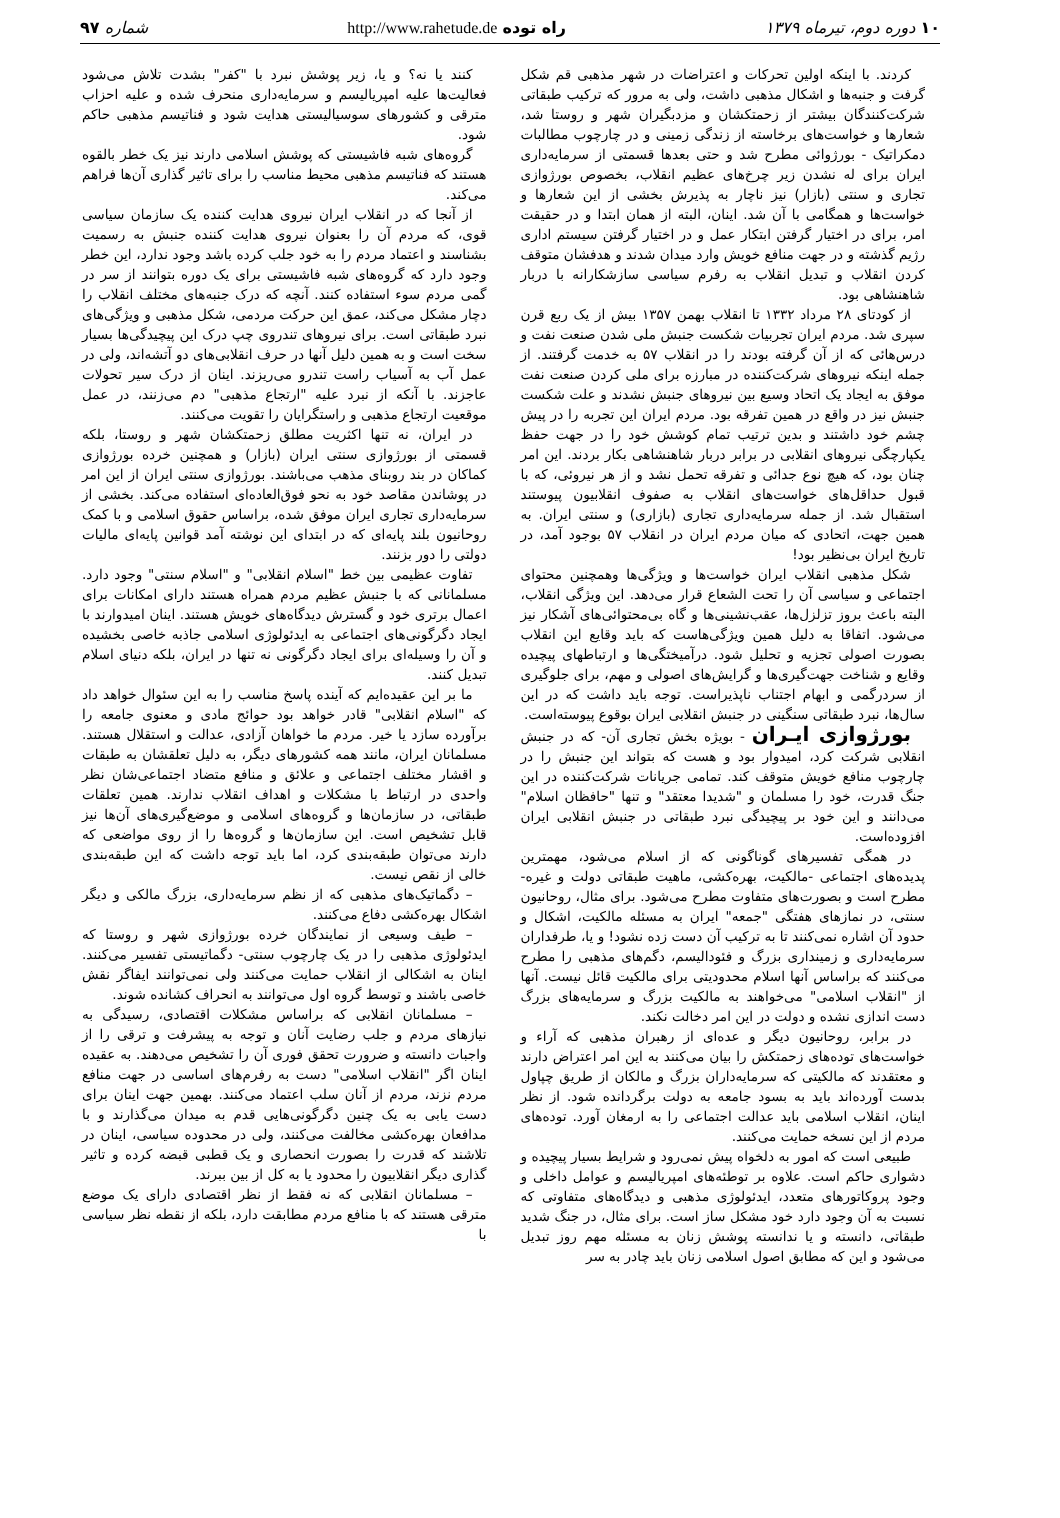۱۰ دوره دوم، تیرماه ۱۳۷۹
راه توده http://www.rahetude.de
شماره ۹۷
کردند. با اینکه اولین تحرکات و اعتراضات در شهر مذهبی قم شکل گرفت و جنبه‌ها و اشکال مذهبی داشت، ولی به مرور که ترکیب طبقاتی شرکت‌کنندگان بیشتر از زحمتکشان و مزدبگیران شهر و روستا شد، شعارها و خواست‌های برخاسته از زندگی زمینی و در چارچوب مطالبات دمکراتیک - بورژوائی مطرح شد و حتی بعدها قسمتی از سرمایه‌داری ایران برای له نشدن زیر چرخ‌های عظیم انقلاب، بخصوص بورژوازی تجاری و سنتی (بازار) نیز ناچار به پذیرش بخشی از این شعارها و خواست‌ها و همگامی با آن شد. اینان، البته از همان ابتدا و در حقیقت امر، برای در اختیار گرفتن ابتکار عمل و در اختیار گرفتن سیستم اداری رژیم گذشته و در جهت منافع خویش وارد میدان شدند و هدفشان متوقف کردن انقلاب و تبدیل انقلاب به رفرم سیاسی سازشکارانه با دربار شاهنشاهی بود.
از کودتای ۲۸ مرداد ۱۳۳۲ تا انقلاب بهمن ۱۳۵۷ بیش از یک ربع قرن سپری شد. مردم ایران تجربیات شکست جنبش ملی شدن صنعت نفت و درس‌هائی که از آن گرفته بودند را در انقلاب ۵۷ به خدمت گرفتند. از جمله اینکه نیروهای شرکت‌کننده در مبارزه برای ملی کردن صنعت نفت موفق به ایجاد یک اتحاد وسیع بین نیروهای جنبش نشدند و علت شکست جنبش نیز در واقع در همین تفرقه بود. مردم ایران این تجربه را در پیش چشم خود داشتند و بدین ترتیب تمام کوشش خود را در جهت حفظ یکپارچگی نیروهای انقلابی در برابر دربار شاهنشاهی بکار بردند. این امر چنان بود، که هیچ نوع جدائی و تفرقه تحمل نشد و از هر نیروئی، که با قبول حداقل‌های خواست‌های انقلاب به صفوف انقلابیون پیوستند استقبال شد. از جمله سرمایه‌داری تجاری (بازاری) و سنتی ایران. به همین جهت، اتحادی که میان مردم ایران در انقلاب ۵۷ بوجود آمد، در تاریخ ایران بی‌نظیر بود!
شکل مذهبی انقلاب ایران خواست‌ها و ویژگی‌ها وهمچنین محتوای اجتماعی و سیاسی آن را تحت الشعاع قرار می‌دهد. این ویژگی انقلاب، البته باعث بروز تزلزل‌ها، عقب‌نشینی‌ها و گاه بی‌محتوائی‌های آشکار نیز می‌شود. اتفاقا به دلیل همین ویژگی‌هاست که باید وقایع این انقلاب بصورت اصولی تجزیه و تحلیل شود. درآمیختگی‌ها و ارتباطهای پیچیده وقایع و شناخت جهت‌گیری‌ها و گرایش‌های اصولی و مهم، برای جلوگیری از سردرگمی و ابهام اجتناب ناپذیراست. توجه باید داشت که در این سال‌ها، نبرد طبقاتی سنگینی در جنبش انقلابی ایران بوقوع پیوسته‌است.
بورژوازی ایـران - بویژه بخش تجاری آن- که در جنبش انقلابی شرکت کرد، امیدوار بود و هست که بتواند این جنبش را در چارچوب منافع خویش متوقف کند. تمامی جریانات شرکت‌کننده در این جنگ قدرت، خود را مسلمان و "شدیدا معتقد" و تنها "حافظان اسلام" می‌دانند و این خود بر پیچیدگی نبرد طبقاتی در جنبش انقلابی ایران افزوده‌است.
در همگی تفسیرهای گوناگونی که از اسلام می‌شود، مهمترین پدیده‌های اجتماعی -مالکیت، بهره‌کشی، ماهیت طبقاتی دولت و غیره- مطرح است و بصورت‌های متفاوت مطرح می‌شود. برای مثال، روحانیون سنتی، در نمازهای هفتگی "جمعه" ایران به مسئله مالکیت، اشکال و حدود آن اشاره نمی‌کنند تا به ترکیب آن دست زده نشود! و یا، طرفداران سرمایه‌داری و زمینداری بزرگ و فئودالیسم، دگم‌های مذهبی را مطرح می‌کنند که براساس آنها اسلام محدودیتی برای مالکیت قائل نیست. آنها از "انقلاب اسلامی" می‌خواهند به مالکیت بزرگ و سرمایه‌های بزرگ دست اندازی نشده و دولت در این امر دخالت نکند.
در برابر، روحانیون دیگر و عده‌ای از رهبران مذهبی که آراء و خواست‌های توده‌های زحمتکش را بیان می‌کنند به این امر اعتراض دارند و معتقدند که مالکیتی که سرمایه‌داران بزرگ و مالکان از طریق چپاول بدست آورده‌اند باید به بسود جامعه به دولت برگردانده شود. از نظر اینان، انقلاب اسلامی باید عدالت اجتماعی را به ارمغان آورد. توده‌های مردم از این نسخه حمایت می‌کنند.
طبیعی است که امور به دلخواه پیش نمی‌رود و شرایط بسیار پیچیده و دشواری حاکم است. علاوه بر توطئه‌های امپریالیسم و عوامل داخلی و وجود پروکاتورهای متعدد، ایدئولوژی مذهبی و دیدگاه‌های متفاوتی که نسبت به آن وجود دارد خود مشکل ساز است. برای مثال، در جنگ شدید طبقاتی، دانسته و یا ندانسته پوشش زنان به مسئله مهم روز تبدیل می‌شود و این که مطابق اصول اسلامی زنان باید چادر به سر
کنند یا نه؟ و یا، زیر پوشش نبرد با "کفر" بشدت تلاش می‌شود فعالیت‌ها علیه امپریالیسم و سرمایه‌داری منحرف شده و علیه احزاب مترقی و کشورهای سوسیالیستی هدایت شود و فناتیسم مذهبی حاکم شود.
گروه‌های شبه فاشیستی که پوشش اسلامی دارند نیز یک خطر بالقوه هستند که فناتیسم مذهبی محیط مناسب را برای تاثیر گذاری آن‌ها فراهم می‌کند.
از آنجا که در انقلاب ایران نیروی هدایت کننده یک سازمان سیاسی قوی، که مردم آن را بعنوان نیروی هدایت کننده جنبش به رسمیت بشناسند و اعتماد مردم را به خود جلب کرده باشد وجود ندارد، این خطر وجود دارد که گروه‌های شبه فاشیستی برای یک دوره بتوانند از سر در گمی مردم سوء استفاده کنند. آنچه که درک جنبه‌های مختلف انقلاب را دچار مشکل می‌کند، عمق این حرکت مردمی، شکل مذهبی و ویژگی‌های نبرد طبقاتی است. برای نیروهای تندروی چپ درک این پیچیدگی‌ها بسیار سخت است و به همین دلیل آنها در حرف انقلابی‌های دو آتشه‌اند، ولی در عمل آب به آسیاب راست تندرو می‌ریزند. اینان از درک سیر تحولات عاجزند. با آنکه از نبرد علیه "ارتجاع مذهبی" دم می‌زنند، در عمل موقعیت ارتجاع مذهبی و راستگرایان را تقویت می‌کنند.
در ایران، نه تنها اکثریت مطلق زحمتکشان شهر و روستا، بلکه قسمتی از بورژوازی سنتی ایران (بازار) و همچنین خرده بورژوازی کماکان در بند روبنای مذهب می‌باشند. بورژوازی سنتی ایران از این امر در پوشاندن مقاصد خود به نحو فوق‌العاده‌ای استفاده می‌کند. بخشی از سرمایه‌داری تجاری ایران موفق شده، براساس حقوق اسلامی و با کمک روحانیون بلند پایه‌ای که در ابتدای این نوشته آمد قوانین پایه‌ای مالیات دولتی را دور بزنند.
تفاوت عظیمی بین خط "اسلام انقلابی" و "اسلام سنتی" وجود دارد. مسلمانانی که با جنبش عظیم مردم همراه هستند دارای امکانات برای اعمال برتری خود و گسترش دیدگاه‌های خویش هستند. اینان امیدوارند با ایجاد دگرگونی‌های اجتماعی به ایدئولوژی اسلامی جاذبه خاصی بخشیده و آن را وسیله‌ای برای ایجاد دگرگونی نه تنها در ایران، بلکه دنیای اسلام تبدیل کنند.
ما بر این عقیده‌ایم که آینده پاسخ مناسب را به این سئوال خواهد داد که "اسلام انقلابی" قادر خواهد بود حوائج مادی و معنوی جامعه را برآورده سازد یا خیر. مردم ما خواهان آزادی، عدالت و استقلال هستند. مسلمانان ایران، مانند همه کشورهای دیگر، به دلیل تعلقشان به طبقات و اقشار مختلف اجتماعی و علائق و منافع متضاد اجتماعی‌شان نظر واحدی در ارتباط با مشکلات و اهداف انقلاب ندارند. همین تعلقات طبقاتی، در سازمان‌ها و گروه‌های اسلامی و موضع‌گیری‌های آن‌ها نیز قابل تشخیص است. این سازمان‌ها و گروه‌ها را از روی مواضعی که دارند می‌توان طبقه‌بندی کرد، اما باید توجه داشت که این طبقه‌بندی خالی از نقص نیست.
– دگماتیک‌های مذهبی که از نظم سرمایه‌داری، بزرگ مالکی و دیگر اشکال بهره‌کشی دفاع می‌کنند.
– طیف وسیعی از نمایندگان خرده بورژوازی شهر و روستا که ایدئولوژی مذهبی را در یک چارچوب سنتی- دگماتیستی تفسیر می‌کنند. اینان به اشکالی از انقلاب حمایت می‌کنند ولی نمی‌توانند ایفاگر نقش خاصی باشند و توسط گروه اول می‌توانند به انحراف کشانده شوند.
– مسلمانان انقلابی که براساس مشکلات اقتصادی، رسیدگی به نیازهای مردم و جلب رضایت آنان و توجه به پیشرفت و ترقی را از واجبات دانسته و ضرورت تحقق فوری آن را تشخیص می‌دهند. به عقیده اینان اگر "انقلاب اسلامی" دست به رفرم‌های اساسی در جهت منافع مردم نزند، مردم از آنان سلب اعتماد می‌کنند. بهمین جهت اینان برای دست یابی به یک چنین دگرگونی‌هایی قدم به میدان می‌گذارند و با مدافعان بهره‌کشی مخالفت می‌کنند، ولی در محدوده سیاسی، اینان در تلاشند که قدرت را بصورت انحصاری و یک قطبی قبضه کرده و تاثیر گذاری دیگر انقلابیون را محدود یا به کل از بین ببرند.
– مسلمانان انقلابی که نه فقط از نظر اقتصادی دارای یک موضع مترقی هستند که با منافع مردم مطابقت دارد، بلکه از نقطه نظر سیاسی با